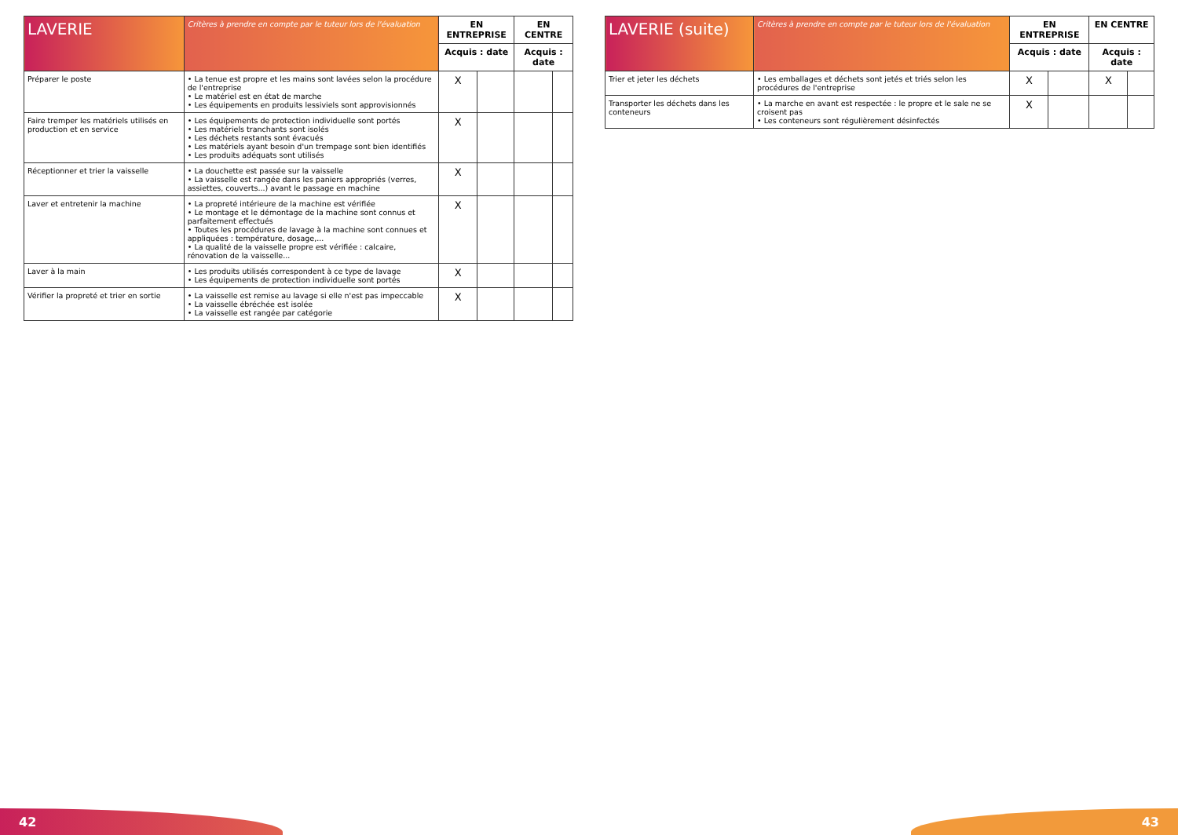| LAVERIE | Critères à prendre en compte par le tuteur lors de l'évaluation | EN ENTREPRISE | | EN CENTRE | |
| --- | --- | --- | --- | --- | --- |
| | | Acquis : date | | Acquis : date | |
| Préparer le poste | • La tenue est propre et les mains sont lavées selon la procédure de l'entreprise • Le matériel est en état de marche • Les équipements en produits lessiviels sont approvisionnés | X | | | |
| Faire tremper les matériels utilisés en production et en service | • Les équipements de protection individuelle sont portés • Les matériels tranchants sont isolés • Les déchets restants sont évacués • Les matériels ayant besoin d'un trempage sont bien identifiés • Les produits adéquats sont utilisés | X | | | |
| Réceptionner et trier la vaisselle | • La douchette est passée sur la vaisselle • La vaisselle est rangée dans les paniers appropriés (verres, assiettes, couverts...) avant le passage en machine | X | | | |
| Laver et entretenir la machine | • La propreté intérieure de la machine est vérifiée • Le montage et le démontage de la machine sont connus et parfaitement effectués • Toutes les procédures de lavage à la machine sont connues et appliquées : température, dosage,... • La qualité de la vaisselle propre est vérifiée : calcaire, rénovation de la vaisselle... | X | | | |
| Laver à la main | • Les produits utilisés correspondent à ce type de lavage • Les équipements de protection individuelle sont portés | X | | | |
| Vérifier la propreté et trier en sortie | • La vaisselle est remise au lavage si elle n'est pas impeccable • La vaisselle ébréchée est isolée • La vaisselle est rangée par catégorie | X | | | |
| LAVERIE (suite) | Critères à prendre en compte par le tuteur lors de l'évaluation | EN ENTREPRISE | | EN CENTRE | |
| --- | --- | --- | --- | --- | --- |
| | | Acquis : date | | Acquis : date | |
| Trier et jeter les déchets | • Les emballages et déchets sont jetés et triés selon les procédures de l'entreprise | X | | X | |
| Transporter les déchets dans les conteneurs | • La marche en avant est respectée : le propre et le sale ne se croisent pas • Les conteneurs sont régulièrement désinfectés | X | | | |
42 43